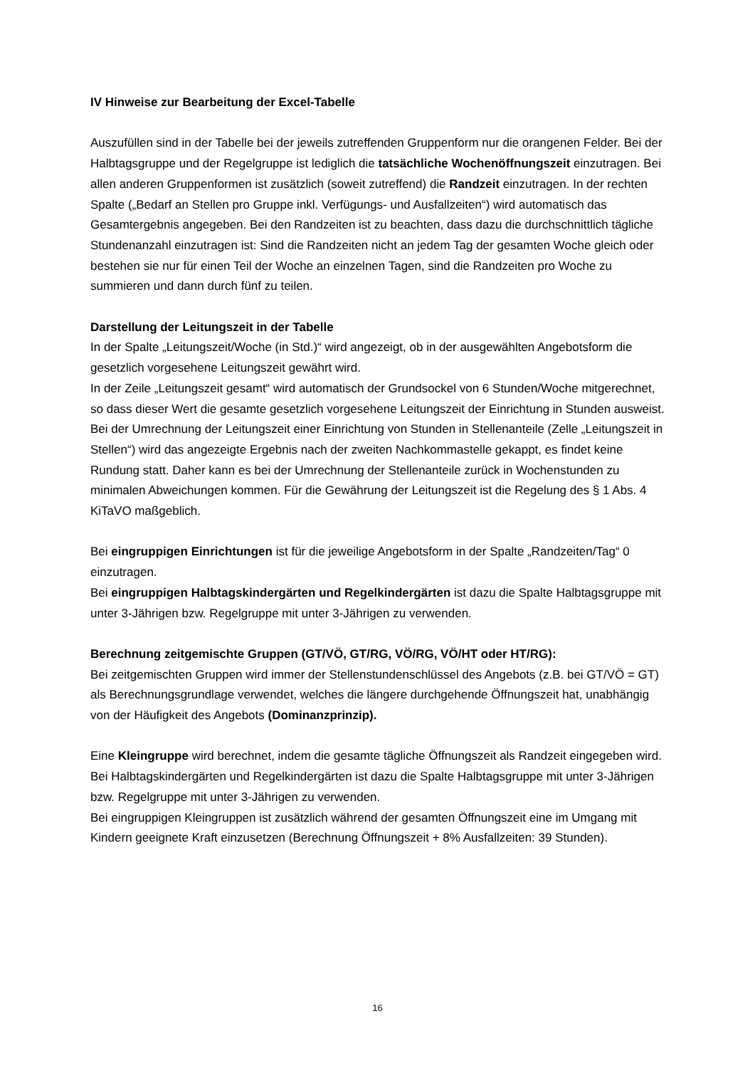IV Hinweise zur Bearbeitung der Excel-Tabelle
Auszufüllen sind in der Tabelle bei der jeweils zutreffenden Gruppenform nur die orangenen Felder. Bei der Halbtagsgruppe und der Regelgruppe ist lediglich die tatsächliche Wochen­öffnungszeit einzutragen. Bei allen anderen Gruppenformen ist zusätzlich (soweit zutref­fend) die Randzeit einzutragen. In der rechten Spalte („Bedarf an Stellen pro Gruppe inkl. Verfügungs- und Ausfallzeiten“) wird automatisch das Gesamtergebnis angegeben. Bei den Randzeiten ist zu beachten, dass dazu die durchschnittlich tägliche Stundenanzahl einzutra­gen ist: Sind die Randzeiten nicht an jedem Tag der gesamten Woche gleich oder bestehen sie nur für einen Teil der Woche an einzelnen Tagen, sind die Randzeiten pro Woche zu summieren und dann durch fünf zu teilen.
Darstellung der Leitungszeit in der Tabelle
In der Spalte „Leitungszeit/Woche (in Std.)“ wird angezeigt, ob in der ausgewählten Ange­botsform die gesetzlich vorgesehene Leitungszeit gewährt wird.
In der Zeile „Leitungszeit gesamt“ wird automatisch der Grundsockel von 6 Stunden/Woche mitgerechnet, so dass dieser Wert die gesamte gesetzlich vorgesehene Leitungszeit der Einrichtung in Stunden ausweist.
Bei der Umrechnung der Leitungszeit einer Einrichtung von Stunden in Stellenanteile (Zelle „Leitungszeit in Stellen“) wird das angezeigte Ergebnis nach der zweiten Nachkommastelle gekappt, es findet keine Rundung statt. Daher kann es bei der Umrechnung der Stellenantei­le zurück in Wochenstunden zu minimalen Abweichungen kommen. Für die Gewährung der Leitungszeit ist die Regelung des § 1 Abs. 4 KiTaVO maßgeblich.
Bei eingruppigen Einrichtungen ist für die jeweilige Angebotsform in der Spalte „Randzei­ten/Tag“ 0 einzutragen.
Bei eingruppigen Halbtagskindergärten und Regelkindergärten ist dazu die Spalte Halb­tagsgruppe mit unter 3-Jährigen bzw. Regelgruppe mit unter 3-Jährigen zu verwenden.
Berechnung zeitgemischte Gruppen (GT/VÖ, GT/RG, VÖ/RG, VÖ/HT oder HT/RG):
Bei zeitgemischten Gruppen wird immer der Stellenstundenschlüssel des Angebots (z.B. bei GT/VÖ = GT) als Berechnungsgrundlage verwendet, welches die längere durchgehende Öffnungszeit hat, unabhängig von der Häufigkeit des Angebots (Dominanzprinzip).
Eine Kleingruppe wird berechnet, indem die gesamte tägliche Öffnungszeit als Randzeit eingegeben wird. Bei Halbtagskindergärten und Regelkindergärten ist dazu die Spalte Halb­tagsgruppe mit unter 3-Jährigen bzw. Regelgruppe mit unter 3-Jährigen zu verwenden.
Bei eingruppigen Kleingruppen ist zusätzlich während der gesamten Öffnungszeit eine im Umgang mit Kindern geeignete Kraft einzusetzen (Berechnung Öffnungszeit + 8% Ausfallzei­ten: 39 Stunden).
16